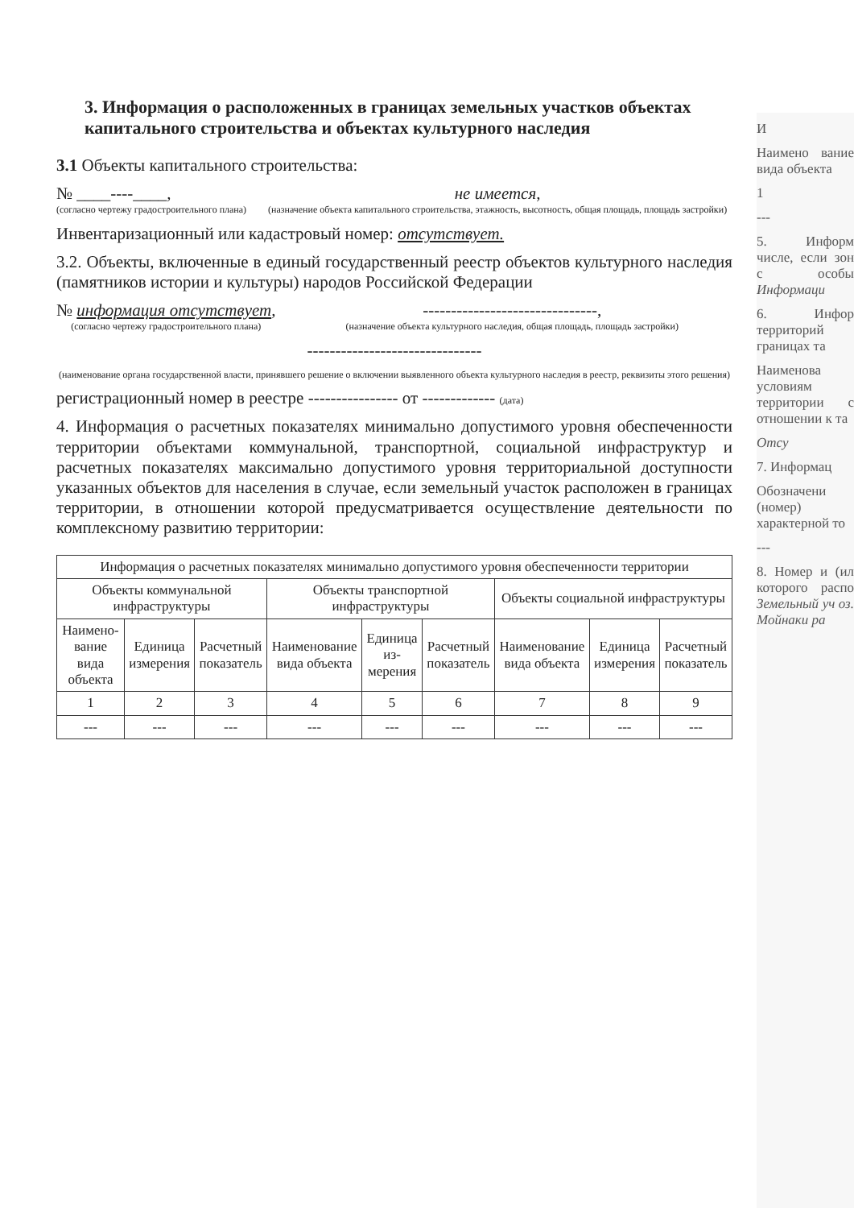3. Информация о расположенных в границах земельных участков объектах капитального строительства и объектах культурного наследия
3.1 Объекты капитального строительства:
№ ____----____,
(согласно чертежу градостроительного плана)
не имеется,
(назначение объекта капитального строительства, этажность, высотность, общая площадь, площадь застройки)
Инвентаризационный или кадастровый номер: отсутствует.
3.2. Объекты, включенные в единый государственный реестр объектов культурного наследия (памятников истории и культуры) народов Российской Федерации
№ информация отсутствует,
(согласно чертежу градостроительного плана)
-------------------------------,
(назначение объекта культурного наследия, общая площадь, площадь застройки)
-------------------------------
(наименование органа государственной власти, принявшего решение о включении выявленного объекта культурного наследия в реестр, реквизиты этого решения)
регистрационный номер в реестре ---------------- от ------------- (дата)
4. Информация о расчетных показателях минимально допустимого уровня обеспеченности территории объектами коммунальной, транспортной, социальной инфраструктур и расчетных показателях максимально допустимого уровня территориальной доступности указанных объектов для населения в случае, если земельный участок расположен в границах территории, в отношении которой предусматривается осуществление деятельности по комплексному развитию территории:
| Информация о расчетных показателях минимально допустимого уровня обеспеченности территории | | | | | | | | |
| --- | --- | --- | --- | --- | --- | --- | --- | --- |
| Объекты коммунальной инфраструктуры | | | Объекты транспортной инфраструктуры | | | Объекты социальной инфраструктуры | | |
| Наимено-вание вида объекта | Единица измерения | Расчетный показатель | Наименование вида объекта | Единица из-мерения | Расчетный показатель | Наименование вида объекта | Единица измерения | Расчетный показатель |
| 1 | 2 | 3 | 4 | 5 | 6 | 7 | 8 | 9 |
| --- | --- | --- | --- | --- | --- | --- | --- | --- |
И
Наимено вание вида объекта
1
---
5. Информ числе, если зон с особы Информаци
6. Инфор территорий границах та
Наименова условиям территории с отношении к та
Отсу
7. Информац
Обозначени (номер) характерной то
---
8. Номер и (ил которого распо Земельный уч оз. Мойнаки ра